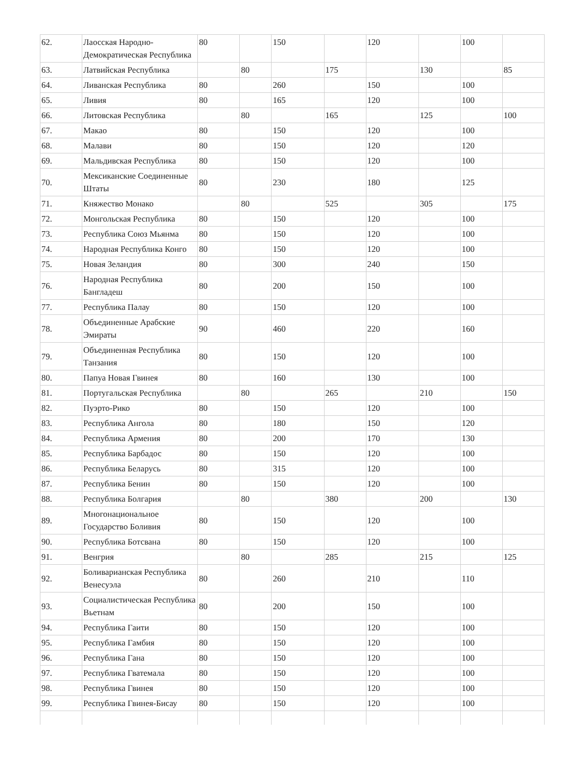| 62. | Лаосская Народно-Демократическая Республика | 80 | | 150 | | 120 | | 100 | |
| 63. | Латвийская Республика | | 80 | | 175 | | 130 | | 85 |
| 64. | Ливанская Республика | 80 | | 260 | | 150 | | 100 | |
| 65. | Ливия | 80 | | 165 | | 120 | | 100 | |
| 66. | Литовская Республика | | 80 | | 165 | | 125 | | 100 |
| 67. | Макао | 80 | | 150 | | 120 | | 100 | |
| 68. | Малави | 80 | | 150 | | 120 | | 120 | |
| 69. | Мальдивская Республика | 80 | | 150 | | 120 | | 100 | |
| 70. | Мексиканские Соединенные Штаты | 80 | | 230 | | 180 | | 125 | |
| 71. | Княжество Монако | | 80 | | 525 | | 305 | | 175 |
| 72. | Монгольская Республика | 80 | | 150 | | 120 | | 100 | |
| 73. | Республика Союз Мьянма | 80 | | 150 | | 120 | | 100 | |
| 74. | Народная Республика Конго | 80 | | 150 | | 120 | | 100 | |
| 75. | Новая Зеландия | 80 | | 300 | | 240 | | 150 | |
| 76. | Народная Республика Бангладеш | 80 | | 200 | | 150 | | 100 | |
| 77. | Республика Палау | 80 | | 150 | | 120 | | 100 | |
| 78. | Объединенные Арабские Эмираты | 90 | | 460 | | 220 | | 160 | |
| 79. | Объединенная Республика Танзания | 80 | | 150 | | 120 | | 100 | |
| 80. | Папуа Новая Гвинея | 80 | | 160 | | 130 | | 100 | |
| 81. | Португальская Республика | | 80 | | 265 | | 210 | | 150 |
| 82. | Пуэрто-Рико | 80 | | 150 | | 120 | | 100 | |
| 83. | Республика Ангола | 80 | | 180 | | 150 | | 120 | |
| 84. | Республика Армения | 80 | | 200 | | 170 | | 130 | |
| 85. | Республика Барбадос | 80 | | 150 | | 120 | | 100 | |
| 86. | Республика Беларусь | 80 | | 315 | | 120 | | 100 | |
| 87. | Республика Бенин | 80 | | 150 | | 120 | | 100 | |
| 88. | Республика Болгария | | 80 | | 380 | | 200 | | 130 |
| 89. | Многонациональное Государство Боливия | 80 | | 150 | | 120 | | 100 | |
| 90. | Республика Ботсвана | 80 | | 150 | | 120 | | 100 | |
| 91. | Венгрия | | 80 | | 285 | | 215 | | 125 |
| 92. | Боливарианская Республика Венесуэла | 80 | | 260 | | 210 | | 110 | |
| 93. | Социалистическая Республика Вьетнам | 80 | | 200 | | 150 | | 100 | |
| 94. | Республика Гаити | 80 | | 150 | | 120 | | 100 | |
| 95. | Республика Гамбия | 80 | | 150 | | 120 | | 100 | |
| 96. | Республика Гана | 80 | | 150 | | 120 | | 100 | |
| 97. | Республика Гватемала | 80 | | 150 | | 120 | | 100 | |
| 98. | Республика Гвинея | 80 | | 150 | | 120 | | 100 | |
| 99. | Республика Гвинея-Бисау | 80 | | 150 | | 120 | | 100 | |